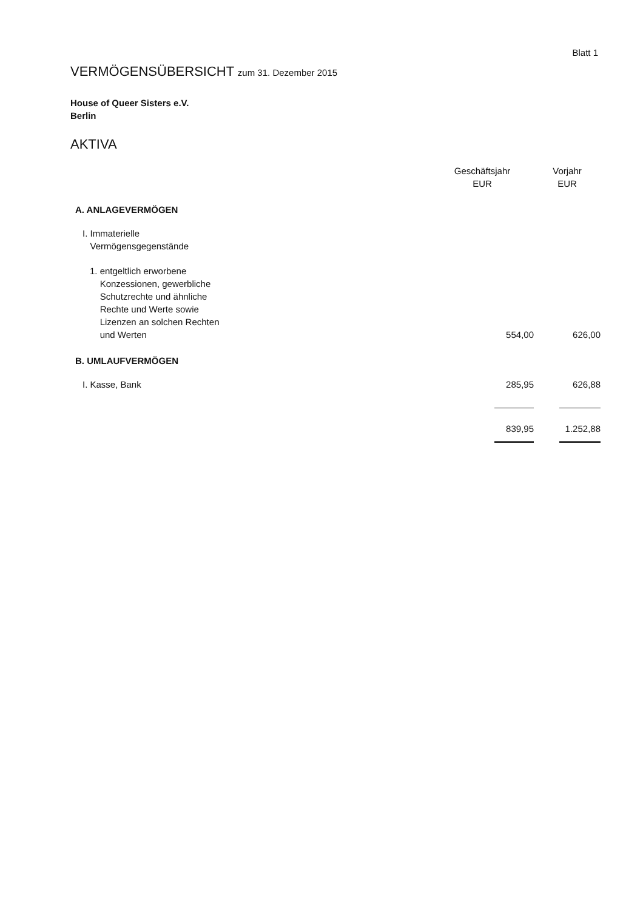Blatt 1
VERMÖGENSÜBERSICHT zum 31. Dezember 2015
House of Queer Sisters e.V.
Berlin
AKTIVA
| | Geschäftsjahr EUR | Vorjahr EUR |
| --- | --- | --- |
| A. ANLAGEVERMÖGEN | | |
| I. Immaterielle Vermögensgegenstände | | |
| 1. entgeltlich erworbene Konzessionen, gewerbliche Schutzrechte und ähnliche Rechte und Werte sowie Lizenzen an solchen Rechten und Werten | 554,00 | 626,00 |
| B. UMLAUFVERMÖGEN | | |
| I. Kasse, Bank | 285,95 | 626,88 |
| | 839,95 | 1.252,88 |